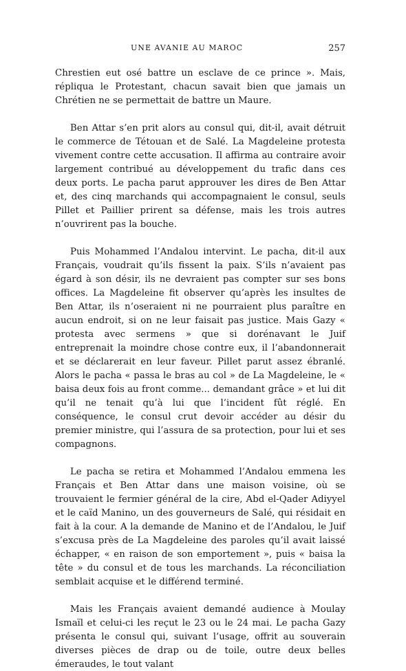UNE AVANIE AU MAROC 257
Chrestien eut osé battre un esclave de ce prince ». Mais, répliqua le Protestant, chacun savait bien que jamais un Chrétien ne se permettait de battre un Maure.
Ben Attar s’en prit alors au consul qui, dit-il, avait détruit le commerce de Tétouan et de Salé. La Magdeleine protesta vivement contre cette accusation. Il affirma au contraire avoir largement contribué au développement du trafic dans ces deux ports. Le pacha parut approuver les dires de Ben Attar et, des cinq marchands qui accompagnaient le consul, seuls Pillet et Paillier prirent sa défense, mais les trois autres n’ouvrirent pas la bouche.
Puis Mohammed l’Andalou intervint. Le pacha, dit-il aux Français, voudrait qu’ils fissent la paix. S’ils n’avaient pas égard à son désir, ils ne devraient pas compter sur ses bons offices. La Magdeleine fit observer qu’après les insultes de Ben Attar, ils n’oseraient ni ne pourraient plus paraître en aucun endroit, si on ne leur faisait pas justice. Mais Gazy « protesta avec sermens » que si dorénavant le Juif entreprenait la moindre chose contre eux, il l’abandonnerait et se déclarerait en leur faveur. Pillet parut assez ébranlé. Alors le pacha « passa le bras au col » de La Magdeleine, le « baisa deux fois au front comme... demandant grâce » et lui dit qu’il ne tenait qu’à lui que l’incident fût réglé. En conséquence, le consul crut devoir accéder au désir du premier ministre, qui l’assura de sa protection, pour lui et ses compagnons.
Le pacha se retira et Mohammed l’Andalou emmena les Français et Ben Attar dans une maison voisine, où se trouvaient le fermier général de la cire, Abd el-Qader Adiyyel et le caïd Manino, un des gouverneurs de Salé, qui résidait en fait à la cour. A la demande de Manino et de l’Andalou, le Juif s’excusa près de La Magdeleine des paroles qu’il avait laissé échapper, « en raison de son emportement », puis « baisa la tête » du consul et de tous les marchands. La réconciliation semblait acquise et le différend terminé.
Mais les Français avaient demandé audience à Moulay Ismaïl et celui-ci les reçut le 23 ou le 24 mai. Le pacha Gazy présenta le consul qui, suivant l’usage, offrit au souverain diverses pièces de drap ou de toile, outre deux belles émeraudes, le tout valant